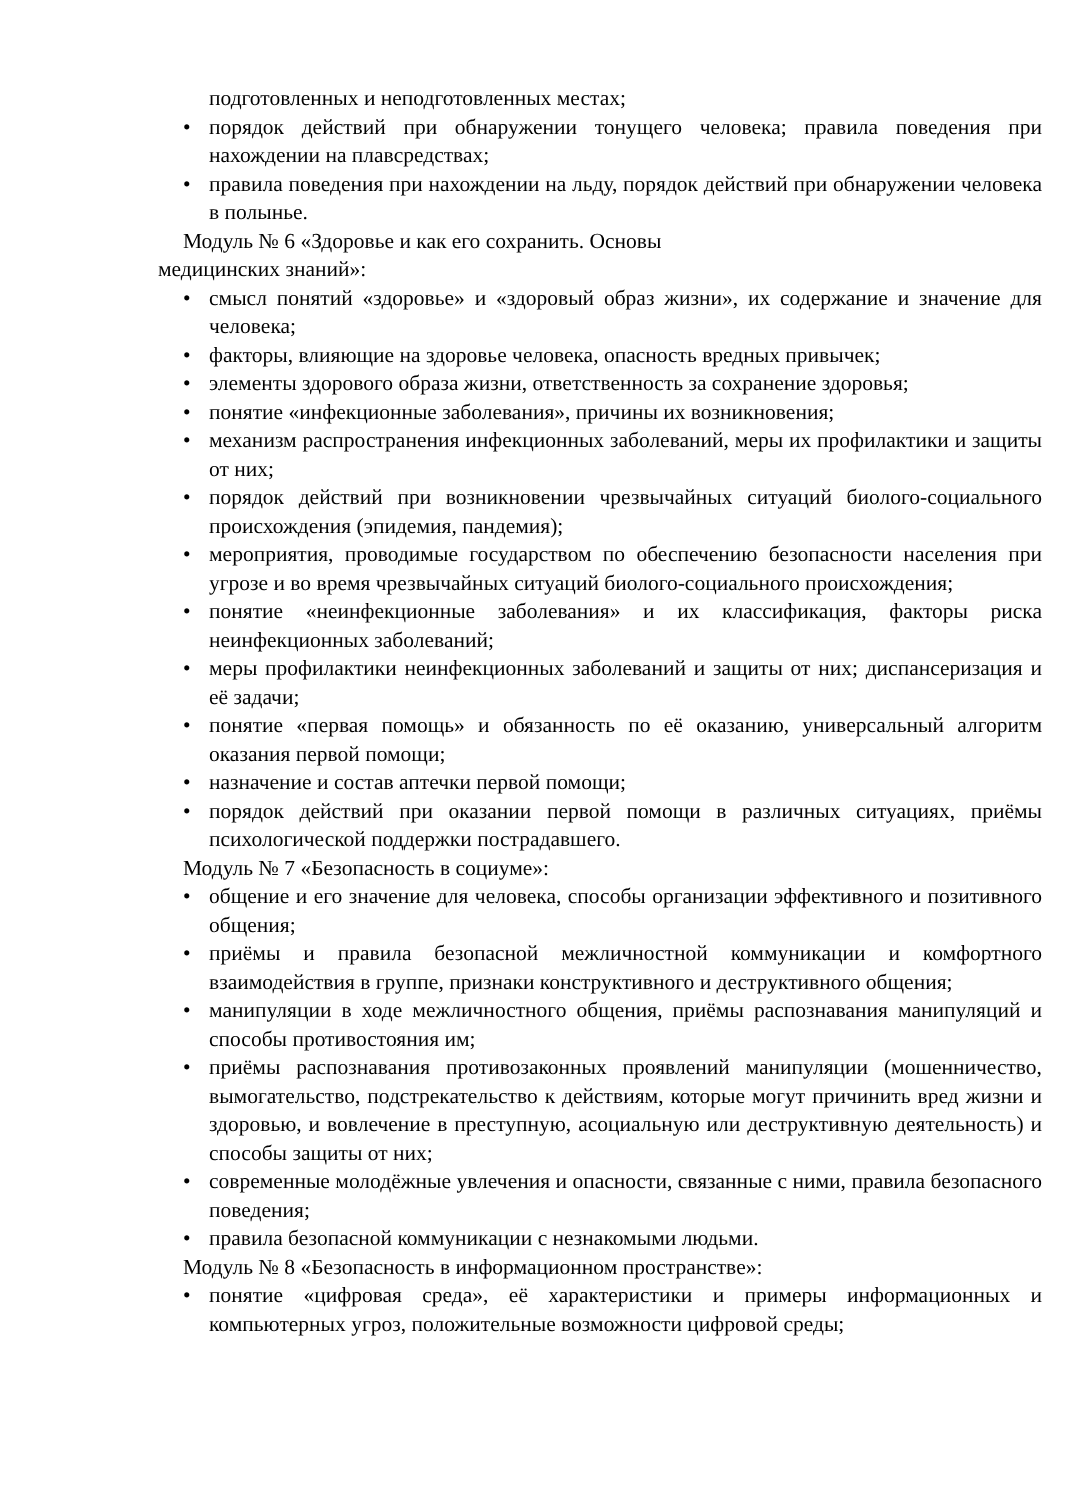подготовленных и неподготовленных местах;
• порядок действий при обнаружении тонущего человека; правила поведения при нахождении на плавсредствах;
• правила поведения при нахождении на льду, порядок действий при обнаружении человека в полынье.
Модуль № 6 «Здоровье и как его сохранить. Основы
медицинских знаний»:
• смысл понятий «здоровье» и «здоровый образ жизни», их содержание и значение для человека;
• факторы, влияющие на здоровье человека, опасность вредных привычек;
• элементы здорового образа жизни, ответственность за сохранение здоровья;
• понятие «инфекционные заболевания», причины их возникновения;
• механизм распространения инфекционных заболеваний, меры их профилактики и защиты от них;
• порядок действий при возникновении чрезвычайных ситуаций биолого-социального происхождения (эпидемия, пандемия);
• мероприятия, проводимые государством по обеспечению безопасности населения при угрозе и во время чрезвычайных ситуаций биолого-социального происхождения;
• понятие «неинфекционные заболевания» и их классификация, факторы риска неинфекционных заболеваний;
• меры профилактики неинфекционных заболеваний и защиты от них; диспансеризация и её задачи;
• понятие «первая помощь» и обязанность по её оказанию, универсальный алгоритм оказания первой помощи;
• назначение и состав аптечки первой помощи;
• порядок действий при оказании первой помощи в различных ситуациях, приёмы психологической поддержки пострадавшего.
Модуль № 7 «Безопасность в социуме»:
• общение и его значение для человека, способы организации эффективного и позитивного общения;
• приёмы и правила безопасной межличностной коммуникации и комфортного взаимодействия в группе, признаки конструктивного и деструктивного общения;
• манипуляции в ходе межличностного общения, приёмы распознавания манипуляций и способы противостояния им;
• приёмы распознавания противозаконных проявлений манипуляции (мошенничество, вымогательство, подстрекательство к действиям, которые могут причинить вред жизни и здоровью, и вовлечение в преступную, асоциальную или деструктивную деятельность) и способы защиты от них;
• современные молодёжные увлечения и опасности, связанные с ними, правила безопасного поведения;
• правила безопасной коммуникации с незнакомыми людьми.
Модуль № 8 «Безопасность в информационном пространстве»:
• понятие «цифровая среда», её характеристики и примеры информационных и компьютерных угроз, положительные возможности цифровой среды;